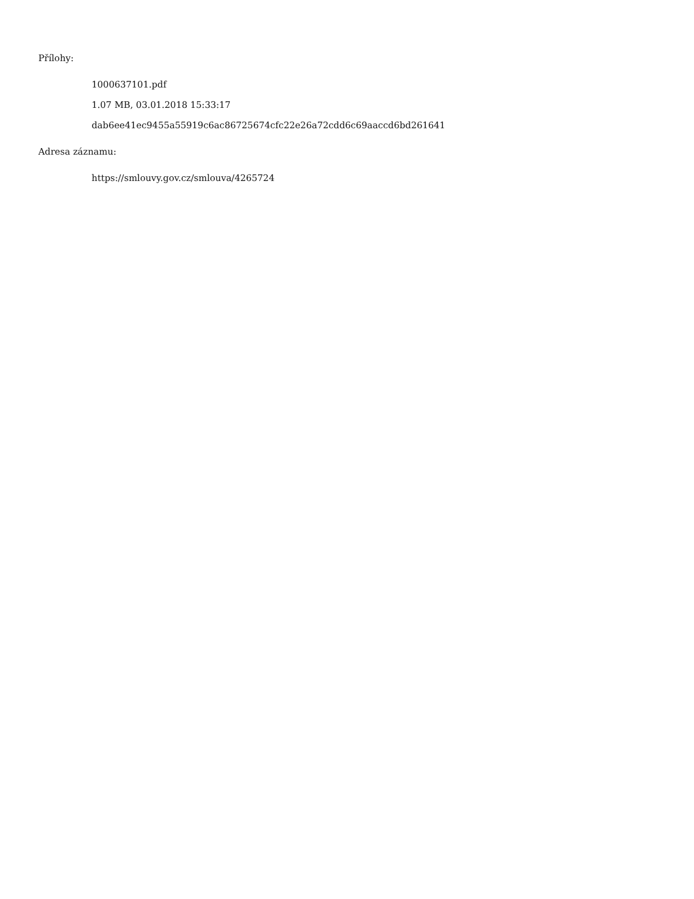Přílohy:
1000637101.pdf
1.07 MB, 03.01.2018 15:33:17
dab6ee41ec9455a55919c6ac86725674cfc22e26a72cdd6c69aaccd6bd261641
Adresa záznamu:
https://smlouvy.gov.cz/smlouva/4265724